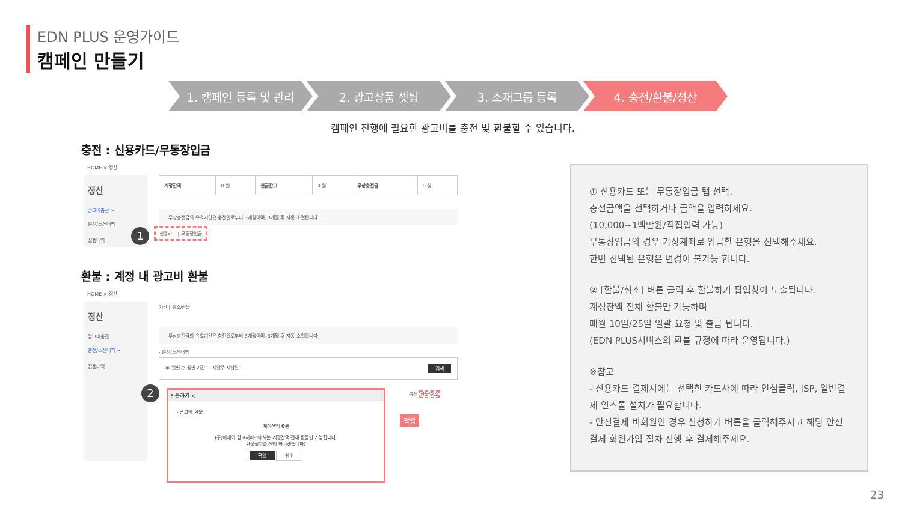EDN PLUS 운영가이드
캠페인 만들기
1. 캠페인 등록 및 관리 2. 광고상품 셋팅 3. 소재그룹 등록 4. 충전/환불/정산
캠페인 진행에 필요한 광고비를 충전 및 환불할 수 있습니다.
충전 : 신용카드/무통장입금
HOME > 정산
정산
광고비충전 >
충전/소진내역
집행내역
| 계정잔액 | 0 원 | 현금잔고 | 0 원 | 무상충전금 | 0 원 |
무상충전금의 유효기간은 충전일로부터 3개월이며, 3개월 후 자동 소멸됩니다.
1 신용카드 | 무통장입금
환불 : 계정 내 광고비 환불
HOME > 정산
정산
광고비충전
충전/소진내역 >
집행내역
기간 | 취소/환불
무상충전금의 유효기간은 충전일로부터 3개월이며, 3개월 후 자동 소멸됩니다.
· 충전/소진내역
◉ 일별 ○ 월별 기간 ~ 지난주 지난달 검색
충전 환불/취소
팝업
2
환불하기 ×
· 광고비 환불
계정잔액 0원
(주)이베이 광고서비스에서는 계정잔액 전체 환불만 가능합니다.
환불절차를 진행 하시겠습니까?
확인 취소
① 신용카드 또는 무통장입금 탭 선택.
충전금액을 선택하거나 금액을 입력하세요.
(10,000~1백만원/직접입력 가능)
무통장입금의 경우 가상계좌로 입금할 은행을 선택해주세요.
한번 선택된 은행은 변경이 불가능 합니다.
② [환불/취소] 버튼 클릭 후 환불하기 팝업창이 노출됩니다.
계정잔액 전체 환불만 가능하며
매월 10일/25일 일괄 요청 및 출금 됩니다.
(EDN PLUS서비스의 환불 규정에 따라 운영됩니다.)
※참고
- 신용카드 결제시에는 선택한 카드사에 따라 안심클릭, ISP, 일반결제 인스톨 설치가 필요합니다.
- 안전결제 비회원인 경우 신청하기 버튼을 클릭해주시고 해당 안전결제 회원가입 절차 진행 후 결제해주세요.
23